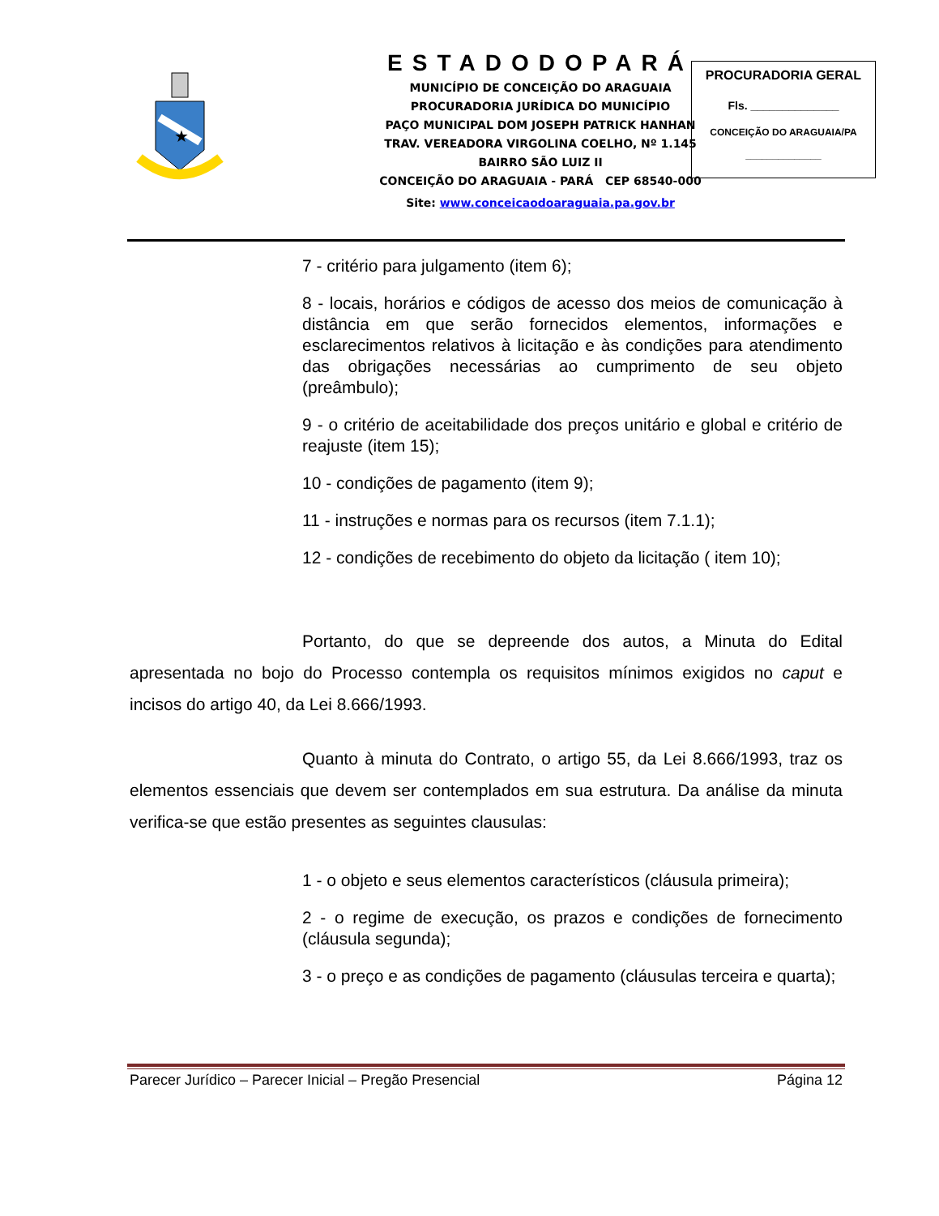★
ESTADODOPARÁ
MUNICÍPIO DE CONCEIÇÃO DO ARAGUAIA
PROCURADORIA JURÍDICA DO MUNICÍPIO
PAÇO MUNICIPAL DOM JOSEPH PATRICK HANHAN
TRAV. VEREADORA VIRGOLINA COELHO, Nº 1.145
BAIRRO SÃO LUIZ II
CONCEIÇÃO DO ARAGUAIA - PARÁ CEP 68540-000
Site: www.conceicaodoaraguaia.pa.gov.br
PROCURADORIA GERAL
Fls. ______________
CONCEIÇÃO DO ARAGUAIA/PA
______________
7 - critério para julgamento (item 6);
8 - locais, horários e códigos de acesso dos meios de comunicação à distância em que serão fornecidos elementos, informações e esclarecimentos relativos à licitação e às condições para atendimento das obrigações necessárias ao cumprimento de seu objeto (preâmbulo);
9 - o critério de aceitabilidade dos preços unitário e global e critério de reajuste (item 15);
10 - condições de pagamento (item 9);
11 - instruções e normas para os recursos (item 7.1.1);
12 - condições de recebimento do objeto da licitação ( item 10);
Portanto, do que se depreende dos autos, a Minuta do Edital apresentada no bojo do Processo contempla os requisitos mínimos exigidos no caput e incisos do artigo 40, da Lei 8.666/1993.
Quanto à minuta do Contrato, o artigo 55, da Lei 8.666/1993, traz os elementos essenciais que devem ser contemplados em sua estrutura. Da análise da minuta verifica-se que estão presentes as seguintes clausulas:
1 - o objeto e seus elementos característicos (cláusula primeira);
2 - o regime de execução, os prazos e condições de fornecimento (cláusula segunda);
3 - o preço e as condições de pagamento (cláusulas terceira e quarta);
Parecer Jurídico – Parecer Inicial – Pregão Presencial Página 12